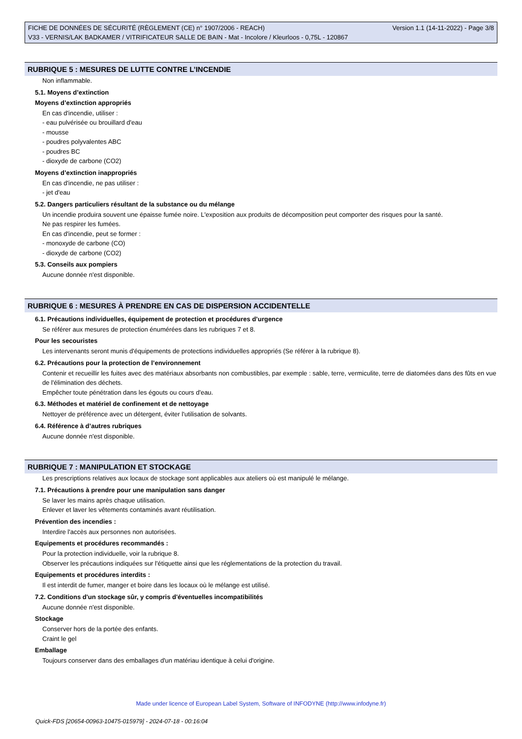FICHE DE DONNÉES DE SÉCURITÉ (RÈGLEMENT (CE) n° 1907/2006 - REACH) Version 1.1 (14-11-2022) - Page 3/8
V33 - VERNIS/LAK BADKAMER / VITRIFICATEUR SALLE DE BAIN - Mat - Incolore / Kleurloos - 0,75L - 120867
RUBRIQUE 5 : MESURES DE LUTTE CONTRE L’INCENDIE
Non inflammable.
5.1. Moyens d’extinction
Moyens d’extinction appropriés
En cas d'incendie, utiliser :
- eau pulvérisée ou brouillard d'eau
- mousse
- poudres polyvalentes ABC
- poudres BC
- dioxyde de carbone (CO2)
Moyens d’extinction inappropriés
En cas d'incendie, ne pas utiliser :
- jet d'eau
5.2. Dangers particuliers résultant de la substance ou du mélange
Un incendie produira souvent une épaisse fumée noire. L'exposition aux produits de décomposition peut comporter des risques pour la santé.
Ne pas respirer les fumées.
En cas d'incendie, peut se former :
- monoxyde de carbone (CO)
- dioxyde de carbone (CO2)
5.3. Conseils aux pompiers
Aucune donnée n'est disponible.
RUBRIQUE 6 : MESURES À PRENDRE EN CAS DE DISPERSION ACCIDENTELLE
6.1. Précautions individuelles, équipement de protection et procédures d’urgence
Se référer aux mesures de protection énumérées dans les rubriques 7 et 8.
Pour les secouristes
Les intervenants seront munis d'équipements de protections individuelles appropriés (Se référer à la rubrique 8).
6.2. Précautions pour la protection de l’environnement
Contenir et recueillir les fuites avec des matériaux absorbants non combustibles, par exemple : sable, terre, vermiculite, terre de diatomées dans des fûts en vue de l'élimination des déchets.
Empêcher toute pénétration dans les égouts ou cours d'eau.
6.3. Méthodes et matériel de confinement et de nettoyage
Nettoyer de préférence avec un détergent, éviter l'utilisation de solvants.
6.4. Référence à d’autres rubriques
Aucune donnée n'est disponible.
RUBRIQUE 7 : MANIPULATION ET STOCKAGE
Les prescriptions relatives aux locaux de stockage sont applicables aux ateliers où est manipulé le mélange.
7.1. Précautions à prendre pour une manipulation sans danger
Se laver les mains après chaque utilisation.
Enlever et laver les vêtements contaminés avant réutilisation.
Prévention des incendies :
Interdire l'accès aux personnes non autorisées.
Equipements et procédures recommandés :
Pour la protection individuelle, voir la rubrique 8.
Observer les précautions indiquées sur l'étiquette ainsi que les réglementations de la protection du travail.
Equipements et procédures interdits :
Il est interdit de fumer, manger et boire dans les locaux où le mélange est utilisé.
7.2. Conditions d'un stockage sûr, y compris d'éventuelles incompatibilités
Aucune donnée n'est disponible.
Stockage
Conserver hors de la portée des enfants.
Craint le gel
Emballage
Toujours conserver dans des emballages d'un matériau identique à celui d'origine.
Made under licence of European Label System, Software of INFODYNE (http://www.infodyne.fr)
Quick-FDS [20654-00963-10475-015979] - 2024-07-18 - 00:16:04